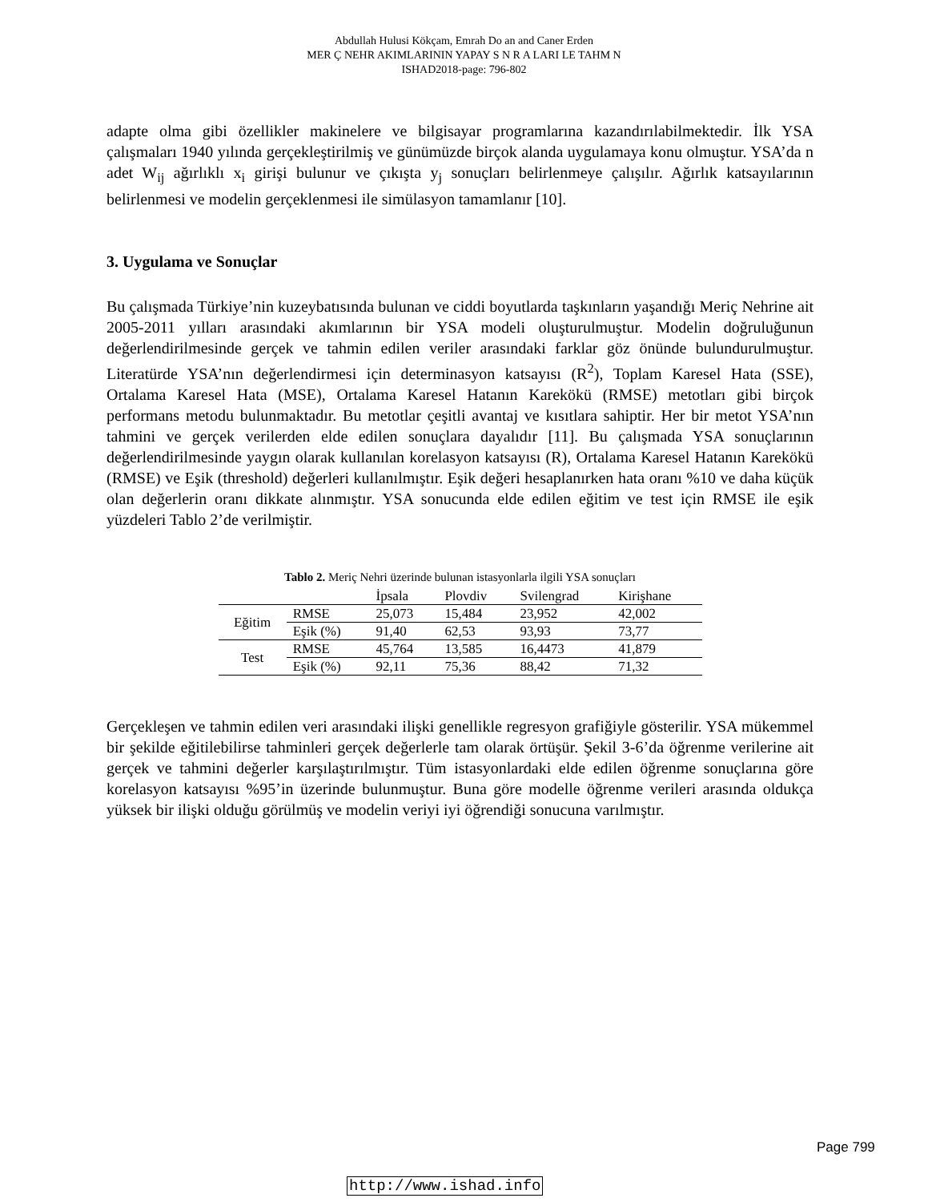Abdullah Hulusi Kökçam, Emrah Do an and Caner Erden
MER Ç NEHR AKIMLARININ YAPAY S N R A LARI LE TAHM N
ISHAD2018-page: 796-802
adapte olma gibi özellikler makinelere ve bilgisayar programlarına kazandırılabilmektedir. İlk YSA çalışmaları 1940 yılında gerçekleştirilmiş ve günümüzde birçok alanda uygulamaya konu olmuştur. YSA’da n adet W<sub>ij</sub> ağırlıklı x<sub>i</sub> girişi bulunur ve çıkışta y<sub>j</sub> sonuçları belirlenmeye çalışılır. Ağırlık katsayılarının belirlenmesi ve modelin gerçeklenmesi ile simülasyon tamamlanır [10].
3. Uygulama ve Sonuçlar
Bu çalışmada Türkiye’nin kuzeybatısında bulunan ve ciddi boyutlarda taşkınların yaşandığı Meriç Nehrine ait 2005-2011 yılları arasındaki akımlarının bir YSA modeli oluşturulmuştur. Modelin doğruluğunun değerlendirilmesinde gerçek ve tahmin edilen veriler arasındaki farklar göz önünde bulundurulmuştur. Literatürde YSA’nın değerlendirmesi için determinasyon katsayısı (R<sup>2</sup>), Toplam Karesel Hata (SSE), Ortalama Karesel Hata (MSE), Ortalama Karesel Hatanın Karekökü (RMSE) metotları gibi birçok performans metodu bulunmaktadır. Bu metotlar çeşitli avantaj ve kısıtlara sahiptir. Her bir metot YSA’nın tahmini ve gerçek verilerden elde edilen sonuçlara dayalıdır [11]. Bu çalışmada YSA sonuçlarının değerlendirilmesinde yaygın olarak kullanılan korelasyon katsayısı (R), Ortalama Karesel Hatanın Karekökü (RMSE) ve Eşik (threshold) değerleri kullanılmıştır. Eşik değeri hesaplanırken hata oranı %10 ve daha küçük olan değerlerin oranı dikkate alınmıştır. YSA sonucunda elde edilen eğitim ve test için RMSE ile eşik yüzdeleri Tablo 2’de verilmiştir.
Tablo 2. Meriç Nehri üzerinde bulunan istasyonlarla ilgili YSA sonuçları
| | | İpsala | Plovdiv | Svilengrad | Kirişhane |
| --- | --- | --- | --- | --- | --- |
| Eğitim | RMSE | 25,073 | 15,484 | 23,952 | 42,002 |
| | Eşik (%) | 91,40 | 62,53 | 93,93 | 73,77 |
| Test | RMSE | 45,764 | 13,585 | 16,4473 | 41,879 |
| | Eşik (%) | 92,11 | 75,36 | 88,42 | 71,32 |
Gerçekleşen ve tahmin edilen veri arasındaki ilişki genellikle regresyon grafiğiyle gösterilir. YSA mükemmel bir şekilde eğitilebilirse tahminleri gerçek değerlerle tam olarak örtüşür. Şekil 3-6’da öğrenme verilerine ait gerçek ve tahmini değerler karşılaştırılmıştır. Tüm istasyonlardaki elde edilen öğrenme sonuçlarına göre korelasyon katsayısı %95’in üzerinde bulunmuştur. Buna göre modelle öğrenme verileri arasında oldukça yüksek bir ilişki olduğu görülmüş ve modelin veriyi iyi öğrendiği sonucuna varılmıştır.
Page 799
http://www.ishad.info